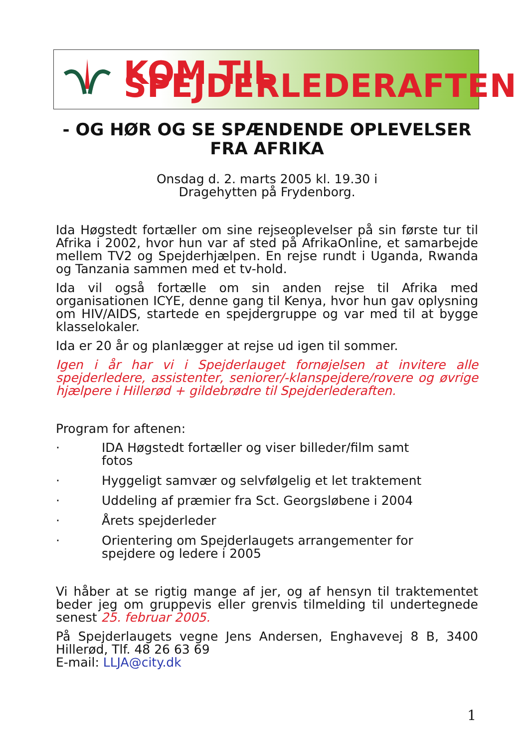KOM TIL SPEJDERLEDERAFTEN
- OG HØR OG SE SPÆNDENDE OPLEVELSER
FRA AFRIKA
Onsdag d. 2. marts 2005 kl. 19.30 i
Dragehytten på Frydenborg.
Ida Høgstedt fortæller om sine rejseoplevelser på sin første tur til Afrika i 2002, hvor hun var af sted på AfrikaOnline, et samarbejde mellem TV2 og Spejderhjælpen. En rejse rundt i Uganda, Rwanda og Tanzania sammen med et tv-hold.
Ida vil også fortælle om sin anden rejse til Afrika med organisationen ICYE, denne gang til Kenya, hvor hun gav oplysning om HIV/AIDS, startede en spejdergruppe og var med til at bygge klasselokaler.
Ida er 20 år og planlægger at rejse ud igen til sommer.
Igen i år har vi i Spejderlauget fornøjelsen at invitere alle spejderledere, assistenter, seniorer/-klanspejdere/rovere og øvrige hjælpere i Hillerød + gildebrødre til Spejderlederaften.
Program for aftenen:
· IDA Høgstedt fortæller og viser billeder/film samt fotos
· Hyggeligt samvær og selvfølgelig et let traktement
· Uddeling af præmier fra Sct. Georgsløbene i 2004
· Årets spejderleder
· Orientering om Spejderlaugets arrangementer for spejdere og ledere i 2005
Vi håber at se rigtig mange af jer, og af hensyn til traktementet beder jeg om gruppevis eller grenvis tilmelding til undertegnede senest 25. februar 2005.
På Spejderlaugets vegne Jens Andersen, Enghavevej 8 B, 3400 Hillerød, Tlf. 48 26 63 69
E-mail: LLJA@city.dk
1